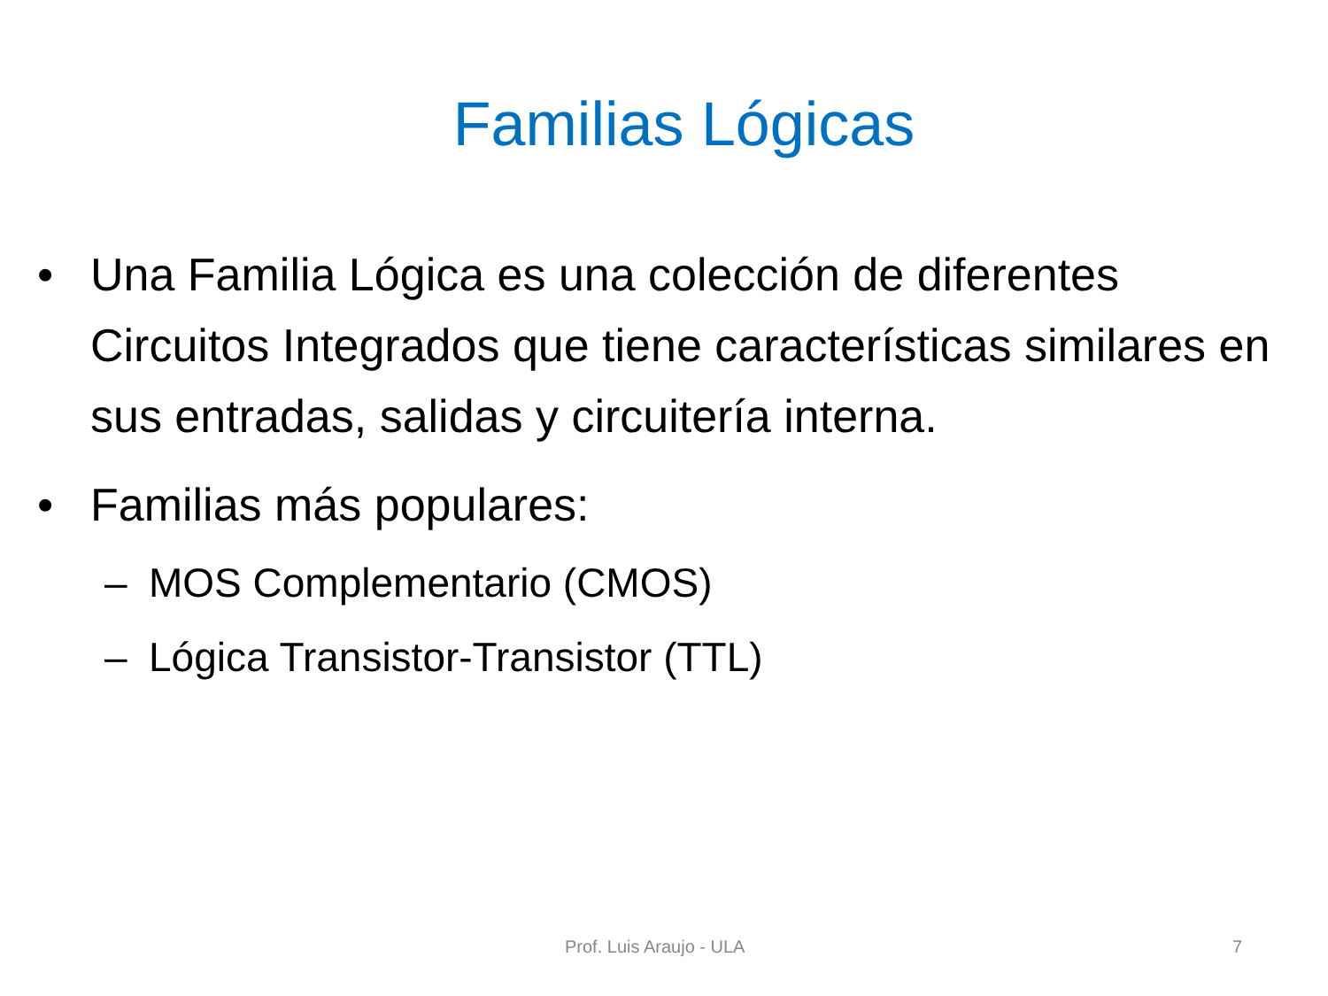Familias Lógicas
• Una Familia Lógica es una colección de diferentes Circuitos Integrados que tiene características similares en sus entradas, salidas y circuitería interna.
• Familias más populares:
– MOS Complementario (CMOS)
– Lógica Transistor-Transistor (TTL)
Prof. Luis Araujo - ULA 7